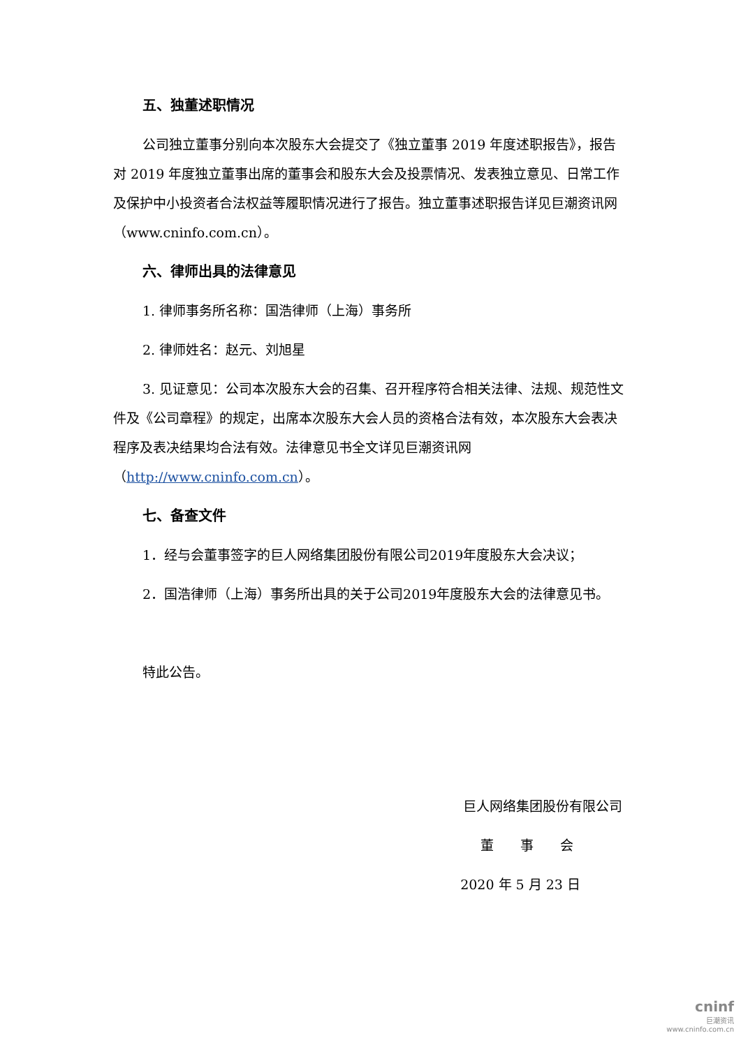五、独董述职情况
公司独立董事分别向本次股东大会提交了《独立董事 2019 年度述职报告》，报告对 2019 年度独立董事出席的董事会和股东大会及投票情况、发表独立意见、日常工作及保护中小投资者合法权益等履职情况进行了报告。独立董事述职报告详见巨潮资讯网（www.cninfo.com.cn）。
六、律师出具的法律意见
1. 律师事务所名称：国浩律师（上海）事务所
2. 律师姓名：赵元、刘旭星
3. 见证意见：公司本次股东大会的召集、召开程序符合相关法律、法规、规范性文件及《公司章程》的规定，出席本次股东大会人员的资格合法有效，本次股东大会表决程序及表决结果均合法有效。法律意见书全文详见巨潮资讯网（http://www.cninfo.com.cn）。
七、备查文件
1．经与会董事签字的巨人网络集团股份有限公司2019年度股东大会决议；
2．国浩律师（上海）事务所出具的关于公司2019年度股东大会的法律意见书。
特此公告。
巨人网络集团股份有限公司
董　　事　　会
2020 年 5 月 23 日
cninf
巨潮资讯
www.cninfo.com.cn